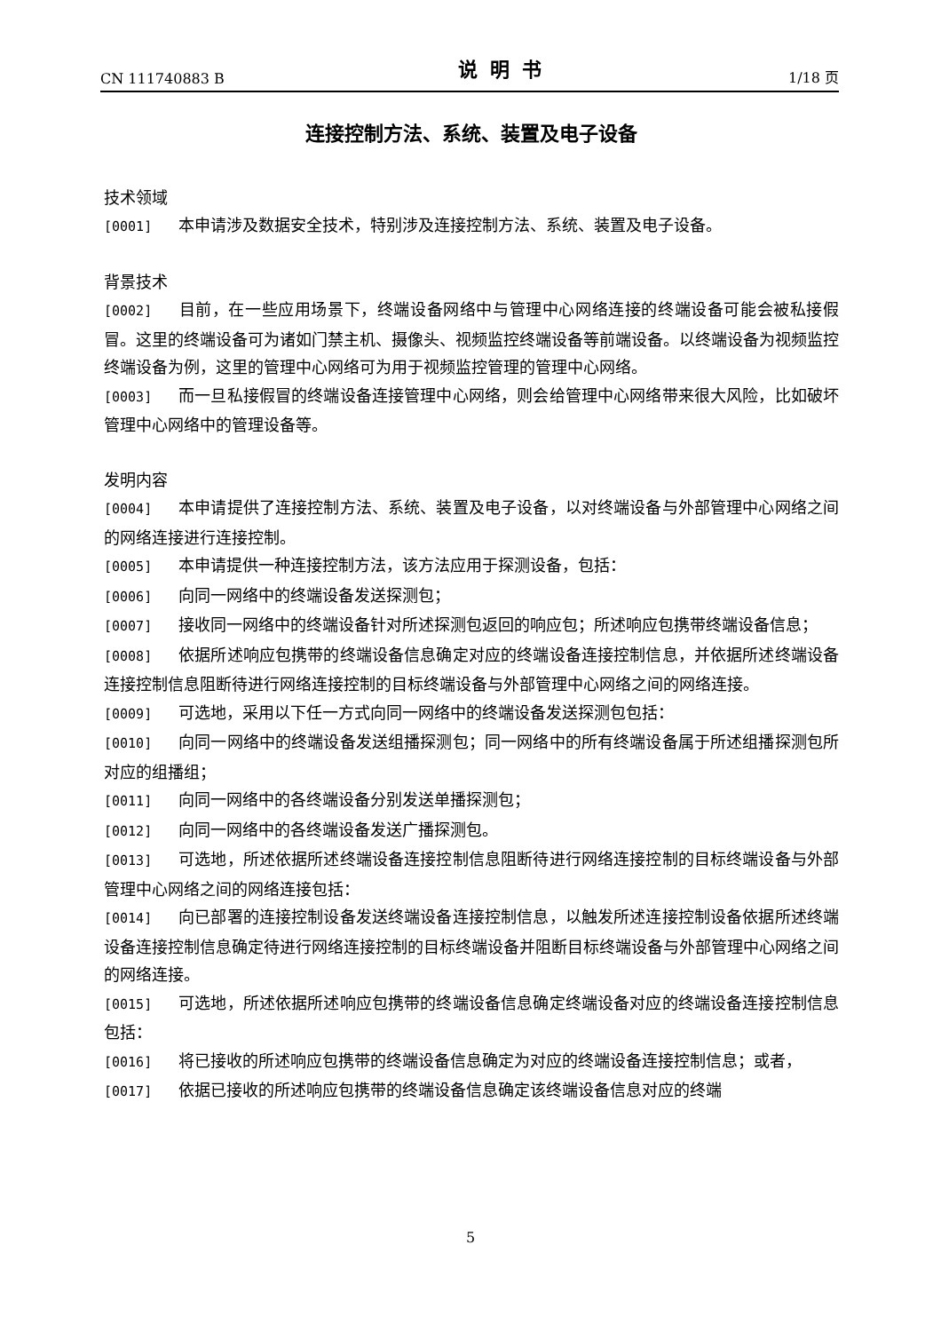CN 111740883 B 说明书 1/18 页
连接控制方法、系统、装置及电子设备
技术领域
[0001] 本申请涉及数据安全技术，特别涉及连接控制方法、系统、装置及电子设备。
背景技术
[0002] 目前，在一些应用场景下，终端设备网络中与管理中心网络连接的终端设备可能会被私接假冒。这里的终端设备可为诸如门禁主机、摄像头、视频监控终端设备等前端设备。以终端设备为视频监控终端设备为例，这里的管理中心网络可为用于视频监控管理的管理中心网络。
[0003] 而一旦私接假冒的终端设备连接管理中心网络，则会给管理中心网络带来很大风险，比如破坏管理中心网络中的管理设备等。
发明内容
[0004] 本申请提供了连接控制方法、系统、装置及电子设备，以对终端设备与外部管理中心网络之间的网络连接进行连接控制。
[0005] 本申请提供一种连接控制方法，该方法应用于探测设备，包括：
[0006] 向同一网络中的终端设备发送探测包；
[0007] 接收同一网络中的终端设备针对所述探测包返回的响应包；所述响应包携带终端设备信息；
[0008] 依据所述响应包携带的终端设备信息确定对应的终端设备连接控制信息，并依据所述终端设备连接控制信息阻断待进行网络连接控制的目标终端设备与外部管理中心网络之间的网络连接。
[0009] 可选地，采用以下任一方式向同一网络中的终端设备发送探测包包括：
[0010] 向同一网络中的终端设备发送组播探测包；同一网络中的所有终端设备属于所述组播探测包所对应的组播组；
[0011] 向同一网络中的各终端设备分别发送单播探测包；
[0012] 向同一网络中的各终端设备发送广播探测包。
[0013] 可选地，所述依据所述终端设备连接控制信息阻断待进行网络连接控制的目标终端设备与外部管理中心网络之间的网络连接包括：
[0014] 向已部署的连接控制设备发送终端设备连接控制信息，以触发所述连接控制设备依据所述终端设备连接控制信息确定待进行网络连接控制的目标终端设备并阻断目标终端设备与外部管理中心网络之间的网络连接。
[0015] 可选地，所述依据所述响应包携带的终端设备信息确定终端设备对应的终端设备连接控制信息包括：
[0016] 将已接收的所述响应包携带的终端设备信息确定为对应的终端设备连接控制信息；或者，
[0017] 依据已接收的所述响应包携带的终端设备信息确定该终端设备信息对应的终端
5